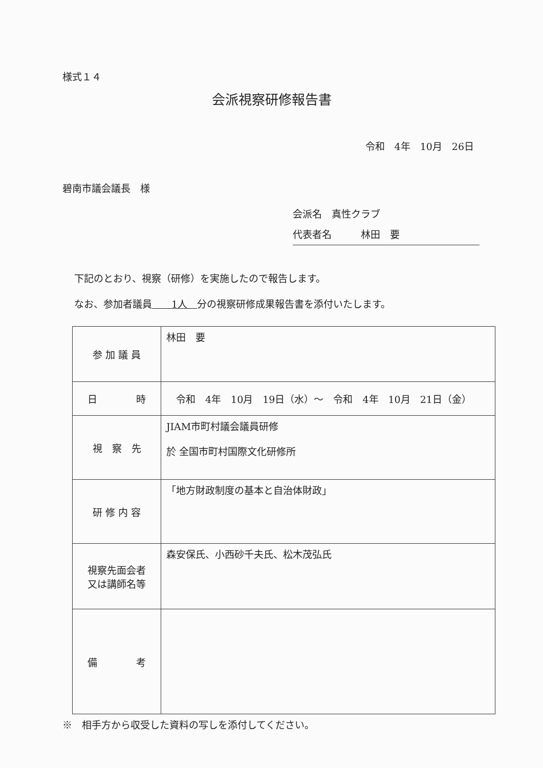様式１４
会派視察研修報告書
令和　4年　10月　26日
碧南市議会議長　様
会派名　真性クラブ
代表者名　　　林田　要
下記のとおり、視察（研修）を実施したので報告します。
なお、参加者議員　　1人　分の視察研修成果報告書を添付いたします。
| 参 加 議 員 | 林田 要 |
| 日 時 | 令和 4年 10月 19日（水）～ 令和 4年 10月 21日（金） |
| 視 察 先 | JIAM市町村議会議員研修 於 全国市町村国際文化研修所 |
| 研 修 内 容 | 「地方財政制度の基本と自治体財政」 |
| 視察先面会者 又は講師名等 | 森安保氏、小西砂千夫氏、松木茂弘氏 |
| 備 考 | |
※　相手方から収受した資料の写しを添付してください。